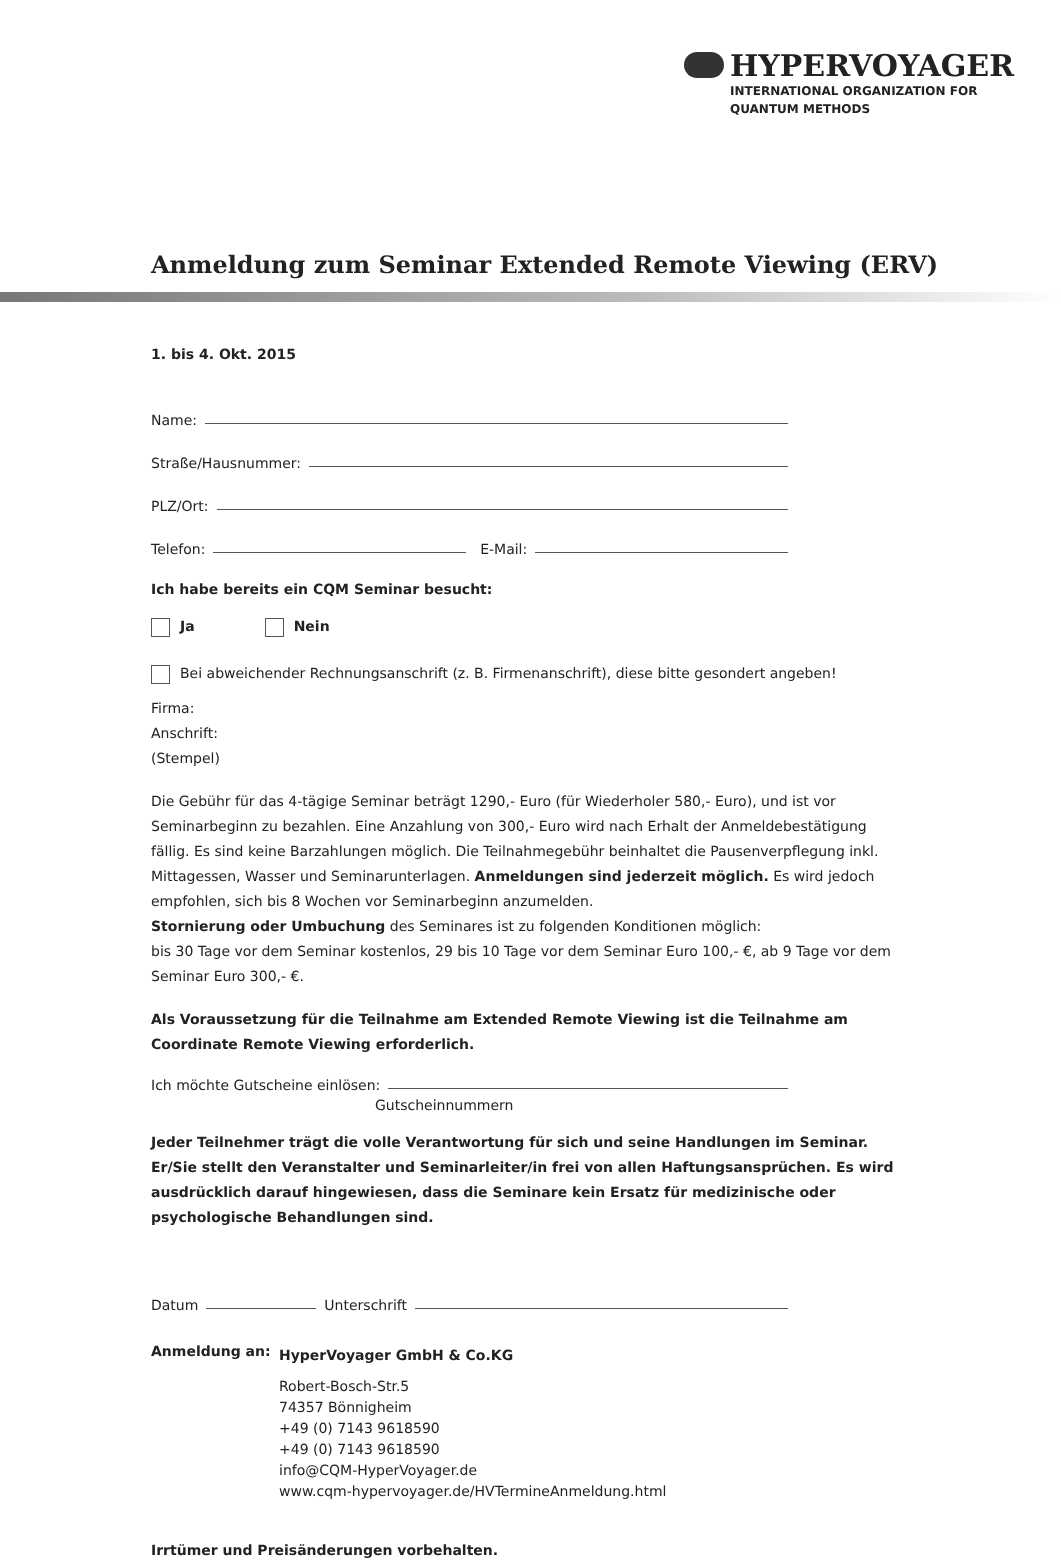HYPERVOYAGER
INTERNATIONAL ORGANIZATION FOR
QUANTUM METHODS
Anmeldung zum Seminar Extended Remote Viewing (ERV)
1. bis 4. Okt. 2015
Name:
Straße/Hausnummer:
PLZ/Ort:
Telefon: E-Mail:
Ich habe bereits ein CQM Seminar besucht:
Ja Nein
Bei abweichender Rechnungsanschrift (z. B. Firmenanschrift), diese bitte gesondert angeben!
Firma:
Anschrift:
(Stempel)
Die Gebühr für das 4-tägige Seminar beträgt 1290,- Euro (für Wiederholer 580,- Euro), und ist vor Seminarbeginn zu bezahlen. Eine Anzahlung von 300,- Euro wird nach Erhalt der Anmeldebestätigung fällig. Es sind keine Barzahlungen möglich. Die Teilnahmegebühr beinhaltet die Pausenverpflegung inkl. Mittagessen, Wasser und Seminarunterlagen. Anmeldungen sind jederzeit möglich. Es wird jedoch empfohlen, sich bis 8 Wochen vor Seminarbeginn anzumelden.
Stornierung oder Umbuchung des Seminares ist zu folgenden Konditionen möglich:
bis 30 Tage vor dem Seminar kostenlos, 29 bis 10 Tage vor dem Seminar Euro 100,- €, ab 9 Tage vor dem Seminar Euro 300,- €.
Als Voraussetzung für die Teilnahme am Extended Remote Viewing ist die Teilnahme am Coordinate Remote Viewing erforderlich.
Ich möchte Gutscheine einlösen:
Gutscheinnummern
Jeder Teilnehmer trägt die volle Verantwortung für sich und seine Handlungen im Seminar. Er/Sie stellt den Veranstalter und Seminarleiter/in frei von allen Haftungsansprüchen. Es wird ausdrücklich darauf hingewiesen, dass die Seminare kein Ersatz für medizinische oder psychologische Behandlungen sind.
Datum Unterschrift
Anmeldung an:
HyperVoyager GmbH & Co.KG
Robert-Bosch-Str.5
74357 Bönnigheim
+49 (0) 7143 9618590
+49 (0) 7143 9618590
info@CQM-HyperVoyager.de
www.cqm-hypervoyager.de/HVTermineAnmeldung.html
Irrtümer und Preisänderungen vorbehalten.